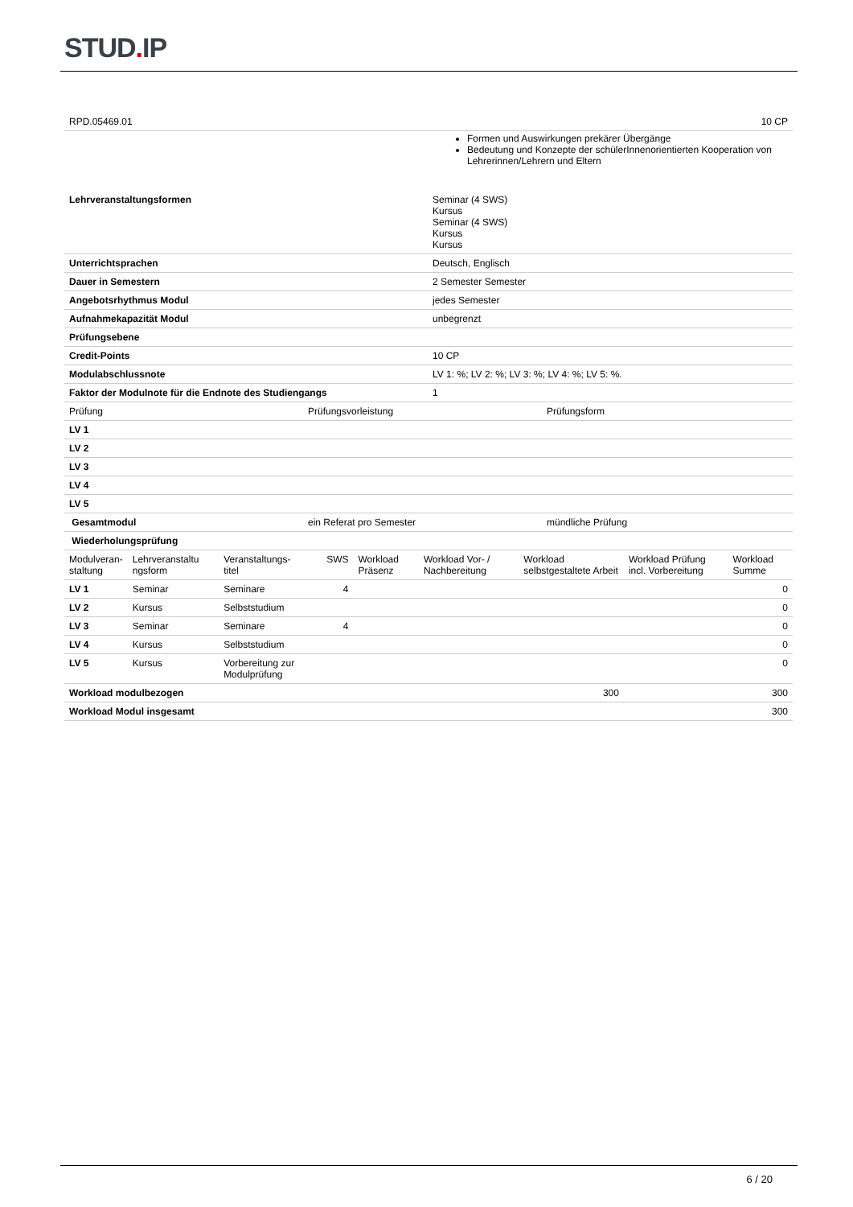STUD. IP
| RPD.05469.01 | 10 CP |
Formen und Auswirkungen prekärer Übergänge
Bedeutung und Konzepte der schülerInnenorientierten Kooperation von Lehrerinnen/Lehrern und Eltern
| Lehrveranstaltungsformen | Seminar (4 SWS) Kursus Seminar (4 SWS) Kursus Kursus |
| Unterrichtsprachen | Deutsch, Englisch |
| Dauer in Semestern | 2 Semester Semester |
| Angebotsrhythmus Modul | jedes Semester |
| Aufnahmekapazität Modul | unbegrenzt |
| Prüfungsebene | |
| Credit-Points | 10 CP |
| Modulabschlussnote | LV 1: %; LV 2: %; LV 3: %; LV 4: %; LV 5: %. |
| Faktor der Modulnote für die Endnote des Studiengangs | 1 |
| Prüfung | Prüfungsvorleistung | Prüfungsform |
| LV 1 | | |
| LV 2 | | |
| LV 3 | | |
| LV 4 | | |
| LV 5 | | |
| Gesamtmodul | ein Referat pro Semester | mündliche Prüfung |
| Wiederholungsprüfung | | |
| Modulveran- staltung | Lehrveranstaltu ngsform | Veranstaltungs- titel | SWS | Workload Präsenz | Workload Vor- / Nachbereitung | Workload selbstgestaltete Arbeit | Workload Prüfung incl. Vorbereitung | Workload Summe |
| --- | --- | --- | --- | --- | --- | --- | --- | --- |
| LV 1 | Seminar | Seminare | 4 | | | | | 0 |
| LV 2 | Kursus | Selbststudium | | | | | | 0 |
| LV 3 | Seminar | Seminare | 4 | | | | | 0 |
| LV 4 | Kursus | Selbststudium | | | | | | 0 |
| LV 5 | Kursus | Vorbereitung zur Modulprüfung | | | | | | 0 |
| Workload modulbezogen | | | | | | 300 | | 300 |
| Workload Modul insgesamt | | | 300 | | | | | |
6 / 20